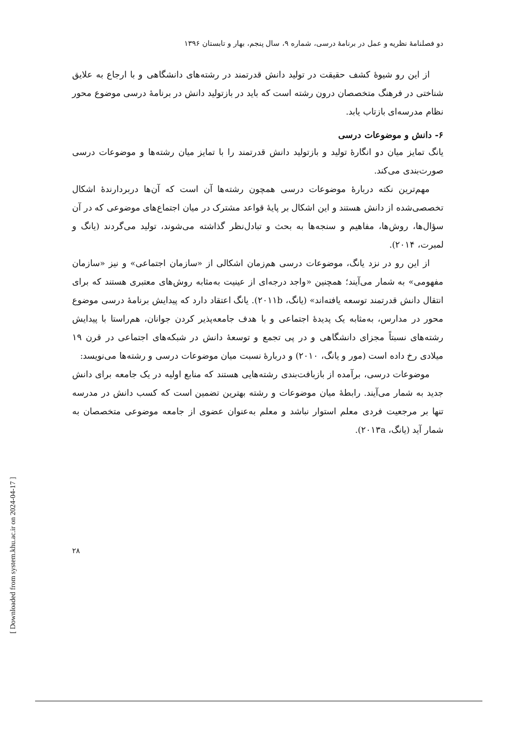دو فصلنامهٔ نظریه و عمل در برنامهٔ درسی، شماره ۹، سال پنجم، بهار و تابستان ۱۳۹۶
از این رو شیوهٔ کشف حقیقت در تولید دانش قدرتمند در رشته‌های دانشگاهی و با ارجاع به علایق شناختی در فرهنگ متخصصان درون رشته است که باید در بازتولید دانش در برنامهٔ درسی موضوع محور نظام مدرسه‌ای بازتاب یابد.
۶- دانش و موضوعات درسی
یانگ تمایز میان دو انگارهٔ تولید و بازتولید دانش قدرتمند را با تمایز میان رشته‌ها و موضوعات درسی صورت‌بندی می‌کند.
مهم‌ترین نکته دربارهٔ موضوعات درسی همچون رشته‌ها آن است که آن‌ها دربردارندهٔ اشکال تخصصی‌شده از دانش هستند و این اشکال بر پایهٔ قواعد مشترک در میان اجتماع‌های موضوعی که در آن سؤال‌ها، روش‌ها، مفاهیم و سنجه‌ها به بحث و تبادل‌نظر گذاشته می‌شوند، تولید می‌گردند (یانگ و لمبرت، ۲۰۱۴).
از این رو در نزد یانگ، موضوعات درسی هم‌زمان اشکالی از «سازمان اجتماعی» و نیز «سازمان مفهومی» به شمار می‌آیند؛ همچنین «واجد درجه‌ای از عینیت به‌مثابه روش‌های معتبری هستند که برای انتقال دانش قدرتمند توسعه یافته‌اند» (یانگ، ۲۰۱۱b). یانگ اعتقاد دارد که پیدایش برنامهٔ درسی موضوع محور در مدارس، به‌مثابه یک پدیدهٔ اجتماعی و با هدف جامعه‌پذیر کردن جوانان، هم‌راستا با پیدایش رشته‌های نسبتاً مجزای دانشگاهی و در پی تجمع و توسعهٔ دانش در شبکه‌های اجتماعی در قرن ۱۹ میلادی رخ داده است (مور و یانگ، ۲۰۱۰) و دربارهٔ نسبت میان موضوعات درسی و رشته‌ها می‌نویسد:
موضوعات درسی، برآمده از بازبافت‌بندی رشته‌هایی هستند که منابع اولیه در یک جامعه برای دانش جدید به شمار می‌آیند. رابطهٔ میان موضوعات و رشته بهترین تضمین است که کسب دانش در مدرسه تنها بر مرجعیت فردی معلم استوار نباشد و معلم به‌عنوان عضوی از جامعه موضوعی متخصصان به شمار آید (یانگ، ۲۰۱۳a).
۲۸
[ Downloaded from system.khu.ac.ir on 2024-04-17 ]